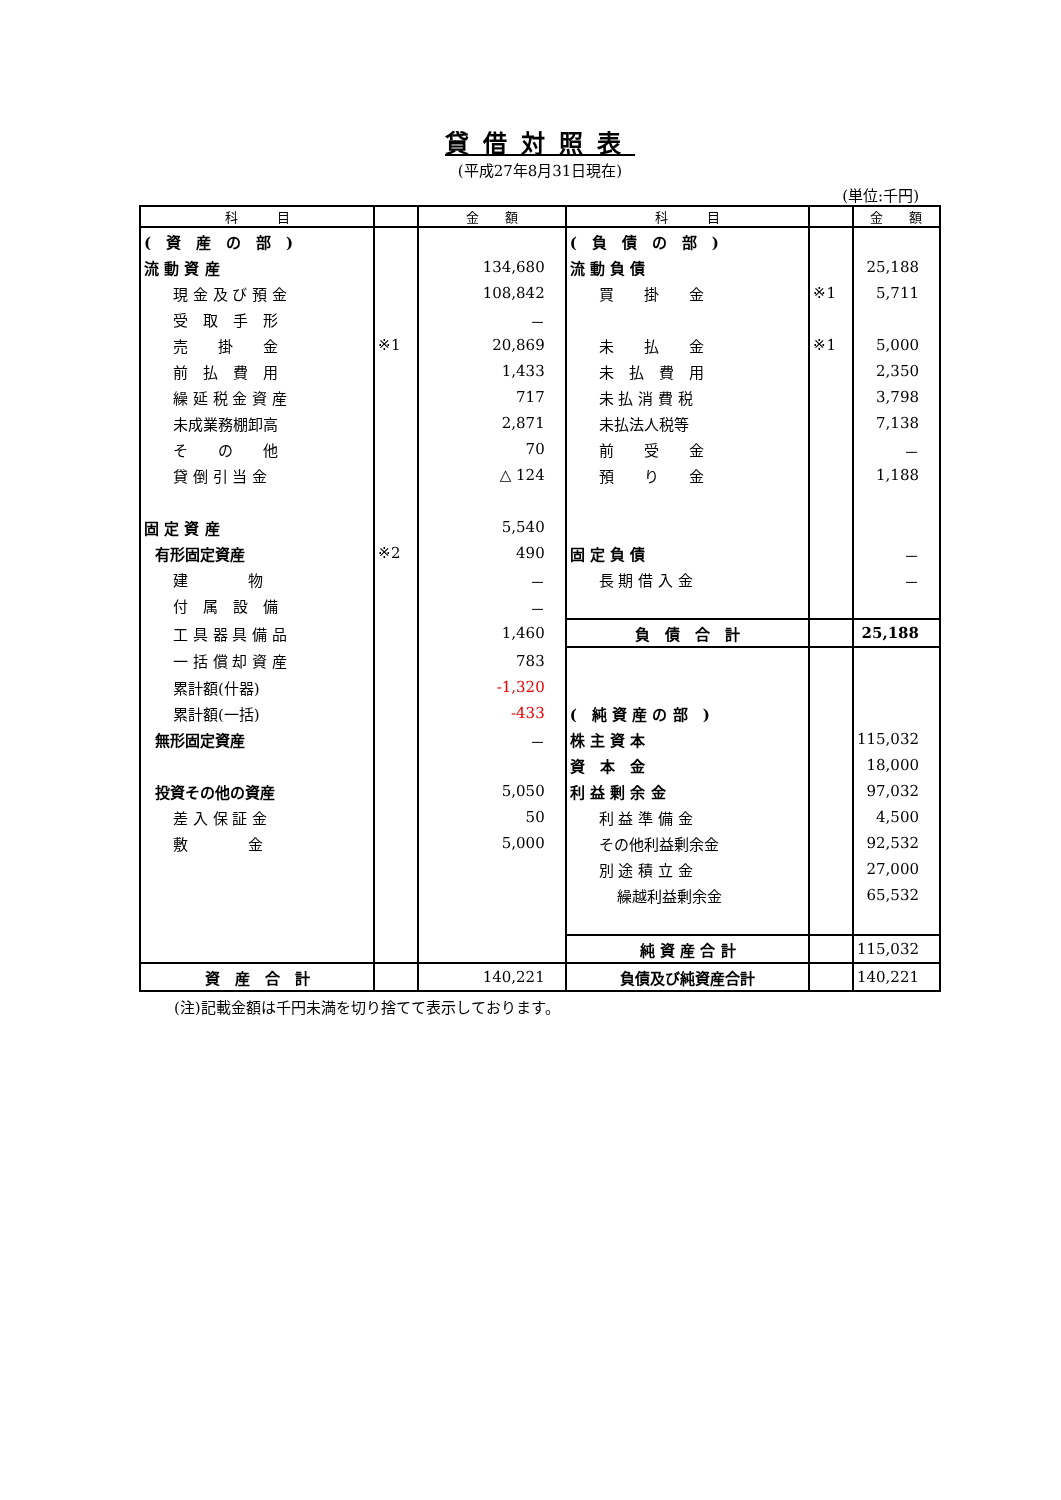貸借対照表
(平成27年8月31日現在)
(単位:千円)
| 科 目 | | 金 額 | 科 目 | | 金 額 |
| --- | --- | --- | --- | --- | --- |
| ( 資 産 の 部 ) | | | ( 負 債 の 部 ) | | |
| 流 動 資 産 | | 134,680 | 流 動 負 債 | | 25,188 |
| 現 金 及 び 預 金 | | 108,842 | 買 掛 金 | ※1 | 5,711 |
| 受 取 手 形 | | － | | | |
| 売 掛 金 | ※1 | 20,869 | 未 払 金 | ※1 | 5,000 |
| 前 払 費 用 | | 1,433 | 未 払 費 用 | | 2,350 |
| 繰 延 税 金 資 産 | | 717 | 未 払 消 費 税 | | 3,798 |
| 未成業務棚卸高 | | 2,871 | 未払法人税等 | | 7,138 |
| そ の 他 | | 70 | 前 受 金 | | － |
| 貸 倒 引 当 金 | | △ 124 | 預 り 金 | | 1,188 |
| 固 定 資 産 | | 5,540 | | | |
| 有形固定資産 | ※2 | 490 | 固 定 負 債 | | － |
| 建 物 | | － | 長 期 借 入 金 | | － |
| 付 属 設 備 | | － | | | |
| 工 具 器 具 備 品 | | 1,460 | 負 債 合 計 | | 25,188 |
| 一 括 償 却 資 産 | | 783 | | | |
| 累計額(什器) | | -1,320 | | | |
| 累計額(一括) | | -433 | ( 純 資 産 の 部 ) | | |
| 無形固定資産 | | － | 株 主 資 本 | | 115,032 |
| | | | 資 本 金 | | 18,000 |
| 投資その他の資産 | | 5,050 | 利 益 剰 余 金 | | 97,032 |
| 差 入 保 証 金 | | 50 | 利 益 準 備 金 | | 4,500 |
| 敷 金 | | 5,000 | その他利益剰余金 | | 92,532 |
| | | | 別 途 積 立 金 | | 27,000 |
| | | | 繰越利益剰余金 | | 65,532 |
| | | | 純 資 産 合 計 | | 115,032 |
| 資 産 合 計 | | 140,221 | 負債及び純資産合計 | | 140,221 |
(注)記載金額は千円未満を切り捨てて表示しております。